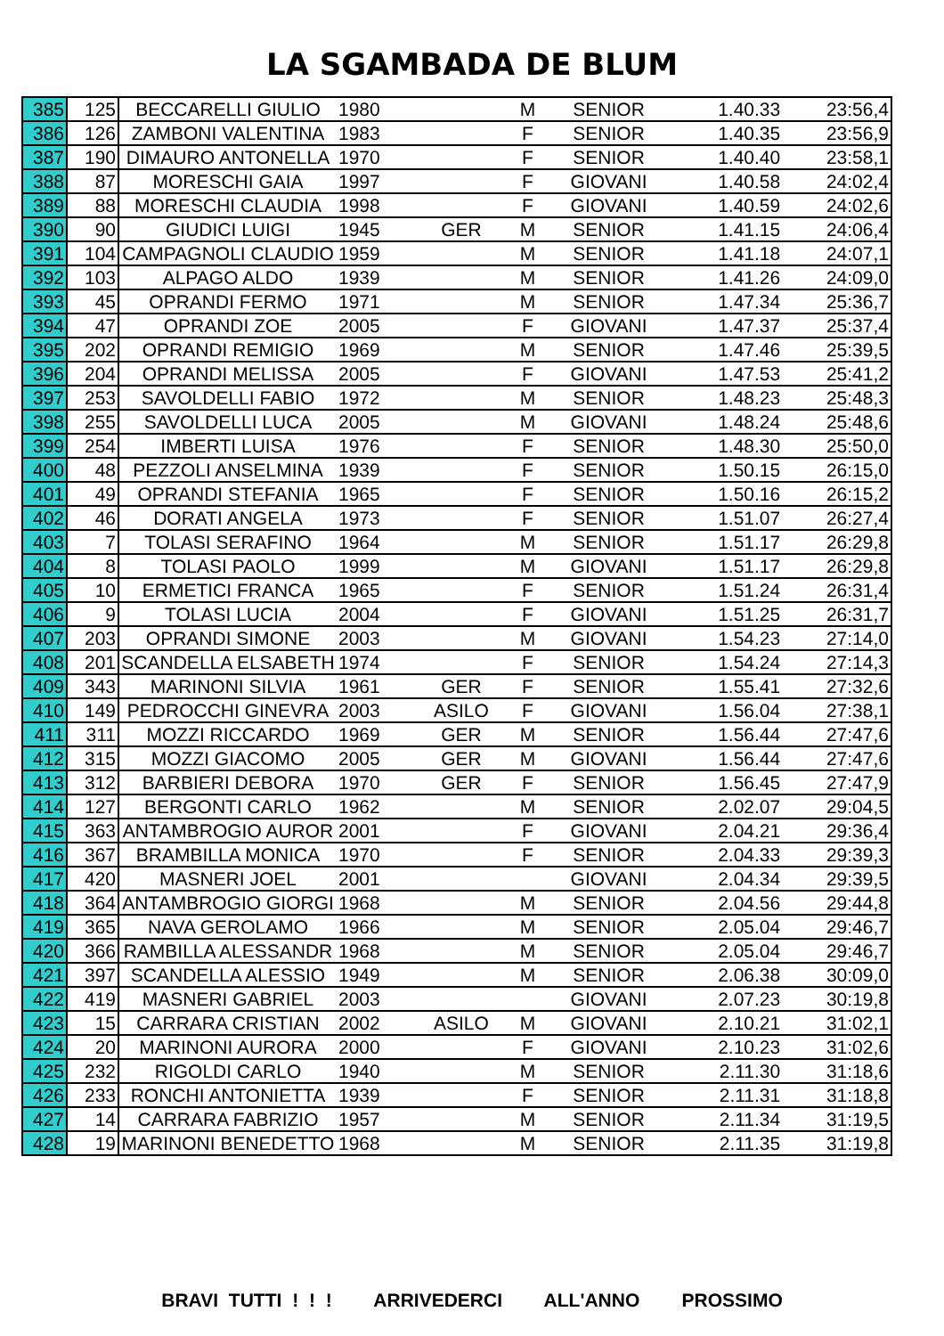LA SGAMBADA DE BLUM
| 385 | 125 | BECCARELLI GIULIO | 1980 | | M | SENIOR | 1.40.33 | 23:56,4 |
| 386 | 126 | ZAMBONI VALENTINA | 1983 | | F | SENIOR | 1.40.35 | 23:56,9 |
| 387 | 190 | DIMAURO ANTONELLA | 1970 | | F | SENIOR | 1.40.40 | 23:58,1 |
| 388 | 87 | MORESCHI GAIA | 1997 | | F | GIOVANI | 1.40.58 | 24:02,4 |
| 389 | 88 | MORESCHI CLAUDIA | 1998 | | F | GIOVANI | 1.40.59 | 24:02,6 |
| 390 | 90 | GIUDICI LUIGI | 1945 | GER | M | SENIOR | 1.41.15 | 24:06,4 |
| 391 | 104 | CAMPAGNOLI CLAUDIO | 1959 | | M | SENIOR | 1.41.18 | 24:07,1 |
| 392 | 103 | ALPAGO ALDO | 1939 | | M | SENIOR | 1.41.26 | 24:09,0 |
| 393 | 45 | OPRANDI FERMO | 1971 | | M | SENIOR | 1.47.34 | 25:36,7 |
| 394 | 47 | OPRANDI ZOE | 2005 | | F | GIOVANI | 1.47.37 | 25:37,4 |
| 395 | 202 | OPRANDI REMIGIO | 1969 | | M | SENIOR | 1.47.46 | 25:39,5 |
| 396 | 204 | OPRANDI MELISSA | 2005 | | F | GIOVANI | 1.47.53 | 25:41,2 |
| 397 | 253 | SAVOLDELLI FABIO | 1972 | | M | SENIOR | 1.48.23 | 25:48,3 |
| 398 | 255 | SAVOLDELLI LUCA | 2005 | | M | GIOVANI | 1.48.24 | 25:48,6 |
| 399 | 254 | IMBERTI LUISA | 1976 | | F | SENIOR | 1.48.30 | 25:50,0 |
| 400 | 48 | PEZZOLI ANSELMINA | 1939 | | F | SENIOR | 1.50.15 | 26:15,0 |
| 401 | 49 | OPRANDI STEFANIA | 1965 | | F | SENIOR | 1.50.16 | 26:15,2 |
| 402 | 46 | DORATI ANGELA | 1973 | | F | SENIOR | 1.51.07 | 26:27,4 |
| 403 | 7 | TOLASI SERAFINO | 1964 | | M | SENIOR | 1.51.17 | 26:29,8 |
| 404 | 8 | TOLASI PAOLO | 1999 | | M | GIOVANI | 1.51.17 | 26:29,8 |
| 405 | 10 | ERMETICI FRANCA | 1965 | | F | SENIOR | 1.51.24 | 26:31,4 |
| 406 | 9 | TOLASI LUCIA | 2004 | | F | GIOVANI | 1.51.25 | 26:31,7 |
| 407 | 203 | OPRANDI SIMONE | 2003 | | M | GIOVANI | 1.54.23 | 27:14,0 |
| 408 | 201 | SCANDELLA ELSABETH | 1974 | | F | SENIOR | 1.54.24 | 27:14,3 |
| 409 | 343 | MARINONI SILVIA | 1961 | GER | F | SENIOR | 1.55.41 | 27:32,6 |
| 410 | 149 | PEDROCCHI GINEVRA | 2003 | ASILO | F | GIOVANI | 1.56.04 | 27:38,1 |
| 411 | 311 | MOZZI RICCARDO | 1969 | GER | M | SENIOR | 1.56.44 | 27:47,6 |
| 412 | 315 | MOZZI GIACOMO | 2005 | GER | M | GIOVANI | 1.56.44 | 27:47,6 |
| 413 | 312 | BARBIERI DEBORA | 1970 | GER | F | SENIOR | 1.56.45 | 27:47,9 |
| 414 | 127 | BERGONTI CARLO | 1962 | | M | SENIOR | 2.02.07 | 29:04,5 |
| 415 | 363 | ANTAMBROGIO AUROR | 2001 | | F | GIOVANI | 2.04.21 | 29:36,4 |
| 416 | 367 | BRAMBILLA MONICA | 1970 | | F | SENIOR | 2.04.33 | 29:39,3 |
| 417 | 420 | MASNERI JOEL | 2001 | | | GIOVANI | 2.04.34 | 29:39,5 |
| 418 | 364 | ANTAMBROGIO GIORGI | 1968 | | M | SENIOR | 2.04.56 | 29:44,8 |
| 419 | 365 | NAVA GEROLAMO | 1966 | | M | SENIOR | 2.05.04 | 29:46,7 |
| 420 | 366 | RAMBILLA ALESSANDR | 1968 | | M | SENIOR | 2.05.04 | 29:46,7 |
| 421 | 397 | SCANDELLA ALESSIO | 1949 | | M | SENIOR | 2.06.38 | 30:09,0 |
| 422 | 419 | MASNERI GABRIEL | 2003 | | | GIOVANI | 2.07.23 | 30:19,8 |
| 423 | 15 | CARRARA CRISTIAN | 2002 | ASILO | M | GIOVANI | 2.10.21 | 31:02,1 |
| 424 | 20 | MARINONI AURORA | 2000 | | F | GIOVANI | 2.10.23 | 31:02,6 |
| 425 | 232 | RIGOLDI CARLO | 1940 | | M | SENIOR | 2.11.30 | 31:18,6 |
| 426 | 233 | RONCHI ANTONIETTA | 1939 | | F | SENIOR | 2.11.31 | 31:18,8 |
| 427 | 14 | CARRARA FABRIZIO | 1957 | | M | SENIOR | 2.11.34 | 31:19,5 |
| 428 | 19 | MARINONI BENEDETTO | 1968 | | M | SENIOR | 2.11.35 | 31:19,8 |
BRAVI TUTTI ! ! ! ARRIVEDERCI ALL'ANNO PROSSIMO